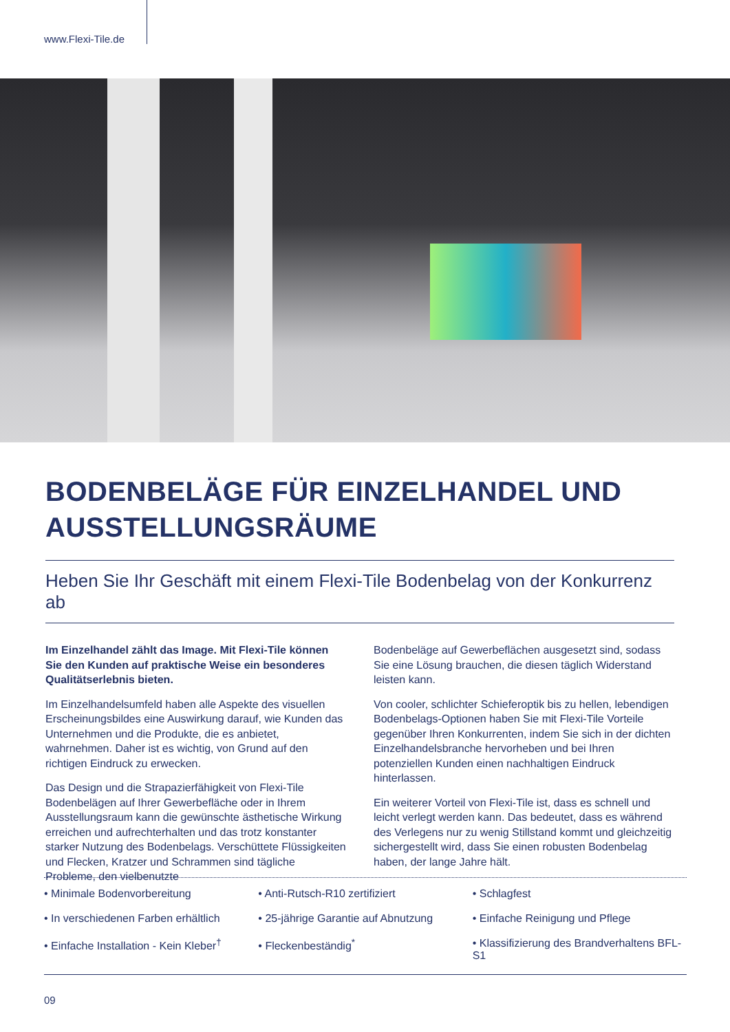www.Flexi-Tile.de
BODENBELÄGE FÜR EINZELHANDEL UND AUSSTELLUNGSRÄUME
Heben Sie Ihr Geschäft mit einem Flexi-Tile Bodenbelag von der Konkurrenz ab
Im Einzelhandel zählt das Image. Mit Flexi-Tile können Sie den Kunden auf praktische Weise ein besonderes Qualitätserlebnis bieten.
Im Einzelhandelsumfeld haben alle Aspekte des visuellen Erscheinungsbildes eine Auswirkung darauf, wie Kunden das Unternehmen und die Produkte, die es anbietet, wahrnehmen. Daher ist es wichtig, von Grund auf den richtigen Eindruck zu erwecken.
Das Design und die Strapazierfähigkeit von Flexi-Tile Bodenbelägen auf Ihrer Gewerbefläche oder in Ihrem Ausstellungsraum kann die gewünschte ästhetische Wirkung erreichen und aufrechterhalten und das trotz konstanter starker Nutzung des Bodenbelags. Verschüttete Flüssigkeiten und Flecken, Kratzer und Schrammen sind tägliche Probleme, den vielbenutzte
Bodenbeläge auf Gewerbeflächen ausgesetzt sind, sodass Sie eine Lösung brauchen, die diesen täglich Widerstand leisten kann.
Von cooler, schlichter Schieferoptik bis zu hellen, lebendigen Bodenbelags-Optionen haben Sie mit Flexi-Tile Vorteile gegenüber Ihren Konkurrenten, indem Sie sich in der dichten Einzelhandelsbranche hervorheben und bei Ihren potenziellen Kunden einen nachhaltigen Eindruck hinterlassen.
Ein weiterer Vorteil von Flexi-Tile ist, dass es schnell und leicht verlegt werden kann. Das bedeutet, dass es während des Verlegens nur zu wenig Stillstand kommt und gleichzeitig sichergestellt wird, dass Sie einen robusten Bodenbelag haben, der lange Jahre hält.
• Minimale Bodenvorbereitung
• In verschiedenen Farben erhältlich
• Einfache Installation - Kein Kleber<sup>†</sup>
• Anti-Rutsch-R10 zertifiziert
• 25-jährige Garantie auf Abnutzung
• Fleckenbeständig<sup>*</sup>
• Schlagfest
• Einfache Reinigung und Pflege
• Klassifizierung des Brandverhaltens BFL-S1
09